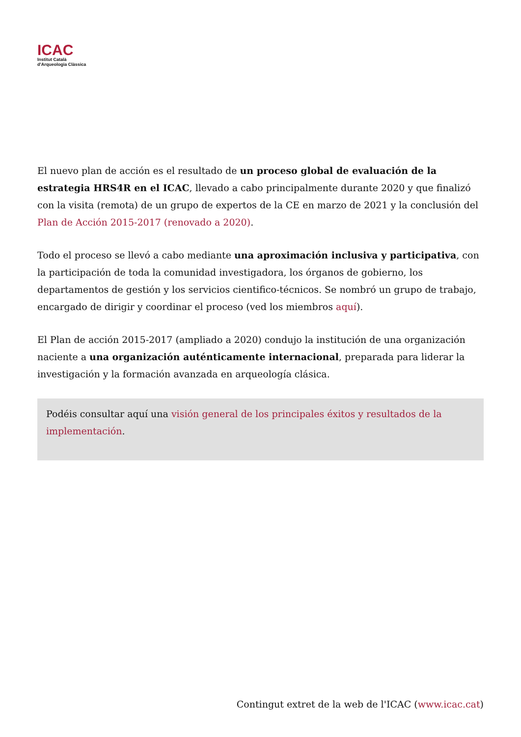ICAC
Institut Català
d'Arqueologia Clàssica
El nuevo plan de acción es el resultado de un proceso global de evaluación de la estrategia HRS4R en el ICAC, llevado a cabo principalmente durante 2020 y que finalizó con la visita (remota) de un grupo de expertos de la CE en marzo de 2021 y la conclusión del Plan de Acción 2015-2017 (renovado a 2020).
Todo el proceso se llevó a cabo mediante una aproximación inclusiva y participativa, con la participación de toda la comunidad investigadora, los órganos de gobierno, los departamentos de gestión y los servicios cientifico-técnicos. Se nombró un grupo de trabajo, encargado de dirigir y coordinar el proceso (ved los miembros aquí).
El Plan de acción 2015-2017 (ampliado a 2020) condujo la institución de una organización naciente a una organización auténticamente internacional, preparada para liderar la investigación y la formación avanzada en arqueología clásica.
Podéis consultar aquí una visión general de los principales éxitos y resultados de la implementación.
Contingut extret de la web de l'ICAC (www.icac.cat)